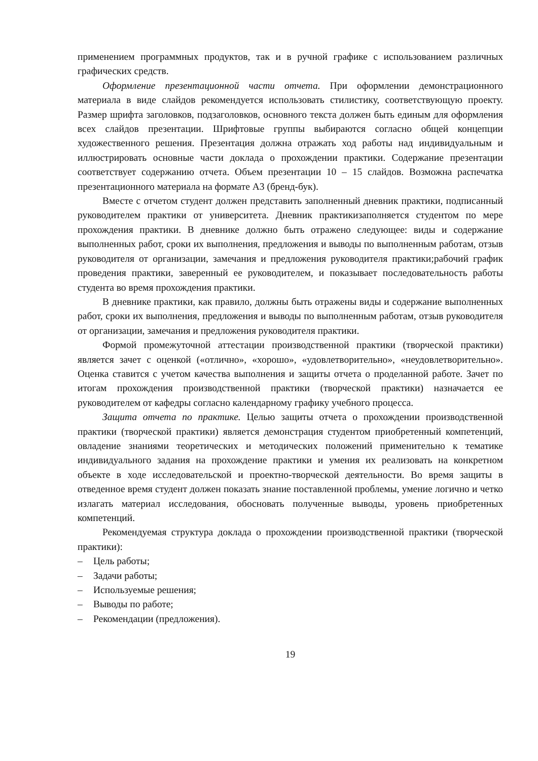применением программных продуктов, так и в ручной графике с использованием различных графических средств.
Оформление презентационной части отчета. При оформлении демонстрационного материала в виде слайдов рекомендуется использовать стилистику, соответствующую проекту. Размер шрифта заголовков, подзаголовков, основного текста должен быть единым для оформления всех слайдов презентации. Шрифтовые группы выбираются согласно общей концепции художественного решения. Презентация должна отражать ход работы над индивидуальным и иллюстрировать основные части доклада о прохождении практики. Содержание презентации соответствует содержанию отчета. Объем презентации 10 – 15 слайдов. Возможна распечатка презентационного материала на формате А3 (бренд-бук).
Вместе с отчетом студент должен представить заполненный дневник практики, подписанный руководителем практики от университета. Дневник практикизаполняется студентом по мере прохождения практики. В дневнике должно быть отражено следующее: виды и содержание выполненных работ, сроки их выполнения, предложения и выводы по выполненным работам, отзыв руководителя от организации, замечания и предложения руководителя практики;рабочий график проведения практики, заверенный ее руководителем, и показывает последовательность работы студента во время прохождения практики.
В дневнике практики, как правило, должны быть отражены виды и содержание выполненных работ, сроки их выполнения, предложения и выводы по выполненным работам, отзыв руководителя от организации, замечания и предложения руководителя практики.
Формой промежуточной аттестации производственной практики (творческой практики) является зачет с оценкой («отлично», «хорошо», «удовлетворительно», «неудовлетворительно». Оценка ставится с учетом качества выполнения и защиты отчета о проделанной работе. Зачет по итогам прохождения производственной практики (творческой практики) назначается ее руководителем от кафедры согласно календарному графику учебного процесса.
Защита отчета по практике. Целью защиты отчета о прохождении производственной практики (творческой практики) является демонстрация студентом приобретенный компетенций, овладение знаниями теоретических и методических положений применительно к тематике индивидуального задания на прохождение практики и умения их реализовать на конкретном объекте в ходе исследовательской и проектно-творческой деятельности. Во время защиты в отведенное время студент должен показать знание поставленной проблемы, умение логично и четко излагать материал исследования, обосновать полученные выводы, уровень приобретенных компетенций.
Рекомендуемая структура доклада о прохождении производственной практики (творческой практики):
– Цель работы;
– Задачи работы;
– Используемые решения;
– Выводы по работе;
– Рекомендации (предложения).
19